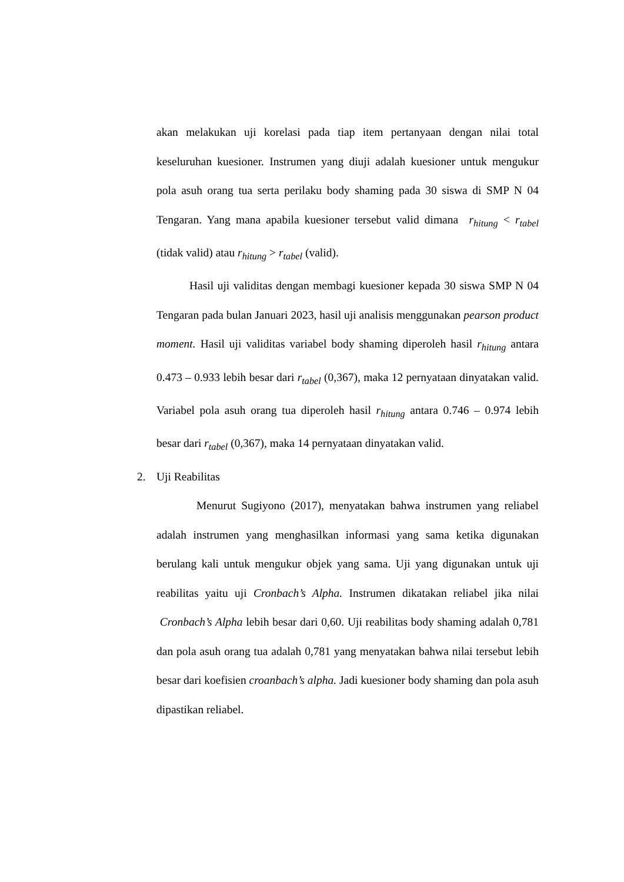akan melakukan uji korelasi pada tiap item pertanyaan dengan nilai total keseluruhan kuesioner. Instrumen yang diuji adalah kuesioner untuk mengukur pola asuh orang tua serta perilaku body shaming pada 30 siswa di SMP N 04 Tengaran. Yang mana apabila kuesioner tersebut valid dimana r<sub>hitung</sub> < r<sub>tabel</sub> (tidak valid) atau r<sub>hitung</sub> > r<sub>tabel</sub> (valid).
Hasil uji validitas dengan membagi kuesioner kepada 30 siswa SMP N 04 Tengaran pada bulan Januari 2023, hasil uji analisis menggunakan pearson product moment. Hasil uji validitas variabel body shaming diperoleh hasil r<sub>hitung</sub> antara 0.473 – 0.933 lebih besar dari r<sub>tabel</sub> (0,367), maka 12 pernyataan dinyatakan valid. Variabel pola asuh orang tua diperoleh hasil r<sub>hitung</sub> antara 0.746 – 0.974 lebih besar dari r<sub>tabel</sub> (0,367), maka 14 pernyataan dinyatakan valid.
2. Uji Reabilitas
Menurut Sugiyono (2017), menyatakan bahwa instrumen yang reliabel adalah instrumen yang menghasilkan informasi yang sama ketika digunakan berulang kali untuk mengukur objek yang sama. Uji yang digunakan untuk uji reabilitas yaitu uji Cronbach’s Alpha. Instrumen dikatakan reliabel jika nilai Cronbach’s Alpha lebih besar dari 0,60. Uji reabilitas body shaming adalah 0,781 dan pola asuh orang tua adalah 0,781 yang menyatakan bahwa nilai tersebut lebih besar dari koefisien croanbach’s alpha. Jadi kuesioner body shaming dan pola asuh dipastikan reliabel.